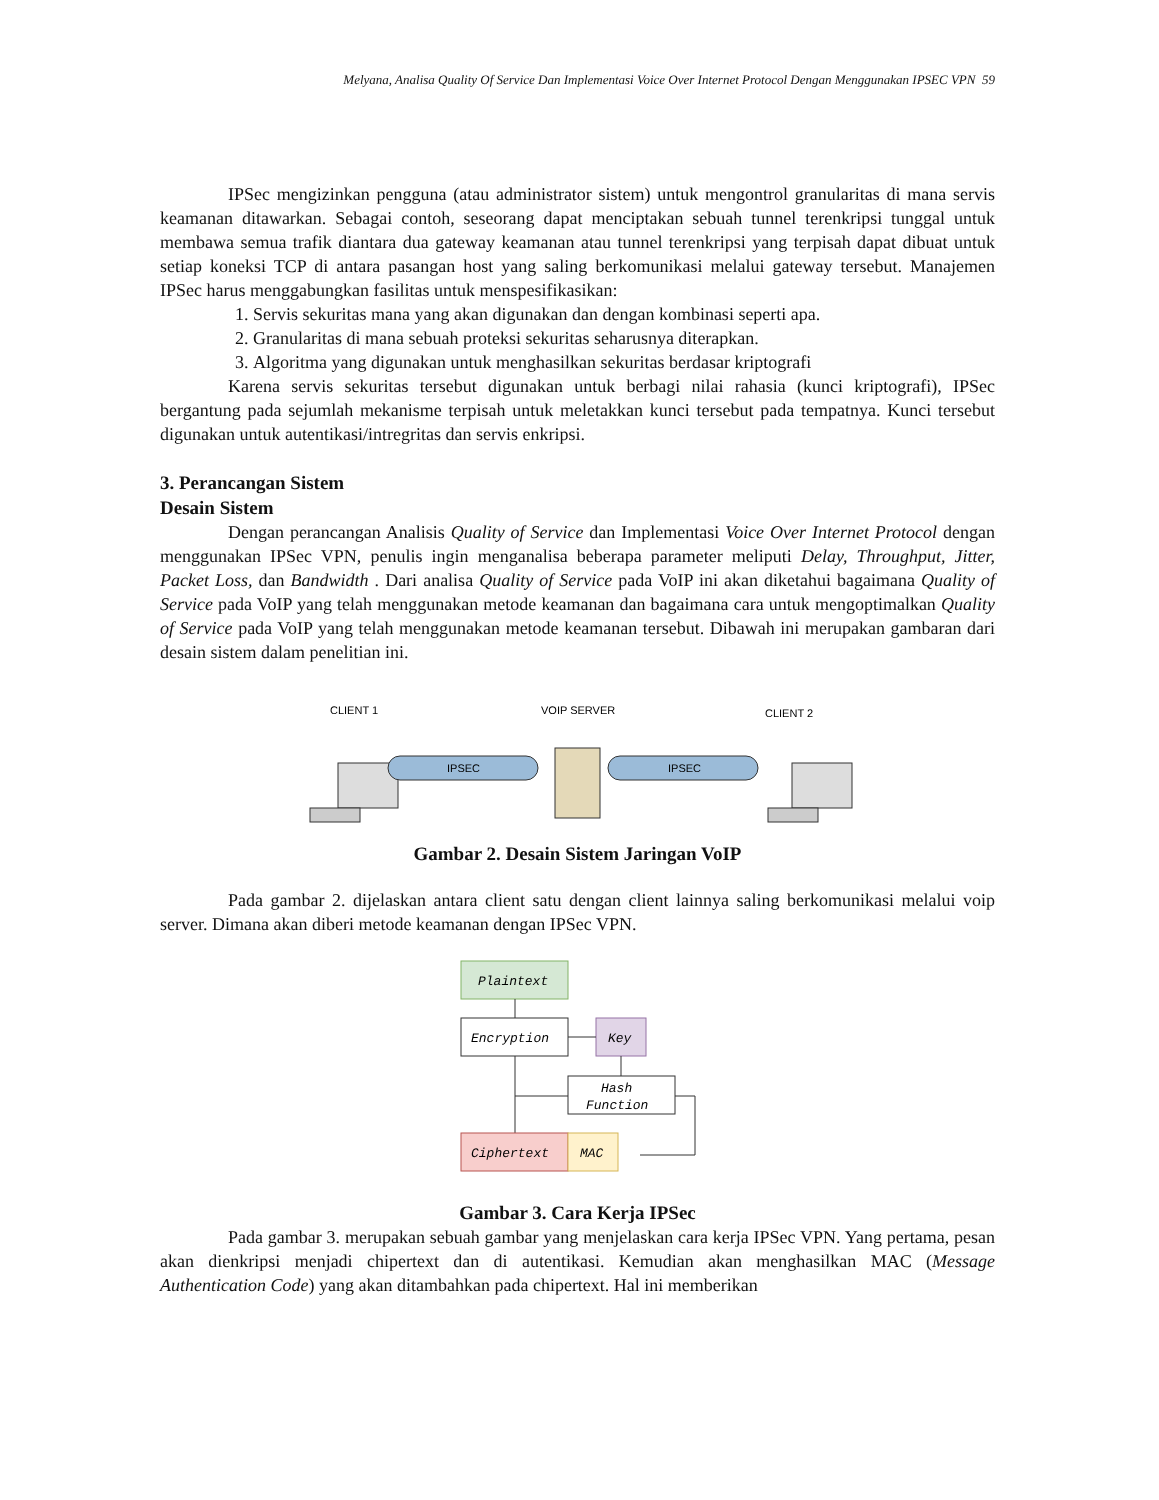Melyana, Analisa Quality Of Service Dan Implementasi Voice Over Internet Protocol Dengan Menggunakan IPSEC VPN 59
IPSec mengizinkan pengguna (atau administrator sistem) untuk mengontrol granularitas di mana servis keamanan ditawarkan. Sebagai contoh, seseorang dapat menciptakan sebuah tunnel terenkripsi tunggal untuk membawa semua trafik diantara dua gateway keamanan atau tunnel terenkripsi yang terpisah dapat dibuat untuk setiap koneksi TCP di antara pasangan host yang saling berkomunikasi melalui gateway tersebut. Manajemen IPSec harus menggabungkan fasilitas untuk menspesifikasikan:
1. Servis sekuritas mana yang akan digunakan dan dengan kombinasi seperti apa.
2. Granularitas di mana sebuah proteksi sekuritas seharusnya diterapkan.
3. Algoritma yang digunakan untuk menghasilkan sekuritas berdasar kriptografi
Karena servis sekuritas tersebut digunakan untuk berbagi nilai rahasia (kunci kriptografi), IPSec bergantung pada sejumlah mekanisme terpisah untuk meletakkan kunci tersebut pada tempatnya. Kunci tersebut digunakan untuk autentikasi/intregritas dan servis enkripsi.
3. Perancangan Sistem
Desain Sistem
Dengan perancangan Analisis Quality of Service dan Implementasi Voice Over Internet Protocol dengan menggunakan IPSec VPN, penulis ingin menganalisa beberapa parameter meliputi Delay, Throughput, Jitter, Packet Loss, dan Bandwidth . Dari analisa Quality of Service pada VoIP ini akan diketahui bagaimana Quality of Service pada VoIP yang telah menggunakan metode keamanan dan bagaimana cara untuk mengoptimalkan Quality of Service pada VoIP yang telah menggunakan metode keamanan tersebut. Dibawah ini merupakan gambaran dari desain sistem dalam penelitian ini.
CLIENT 1
VOIP SERVER
CLIENT 2
IPSEC
IPSEC
Gambar 2. Desain Sistem Jaringan VoIP
Pada gambar 2. dijelaskan antara client satu dengan client lainnya saling berkomunikasi melalui voip server. Dimana akan diberi metode keamanan dengan IPSec VPN.
Plaintext
Encryption
Key
Hash
Function
Ciphertext
MAC
Gambar 3. Cara Kerja IPSec
Pada gambar 3. merupakan sebuah gambar yang menjelaskan cara kerja IPSec VPN. Yang pertama, pesan akan dienkripsi menjadi chipertext dan di autentikasi. Kemudian akan menghasilkan MAC (Message Authentication Code) yang akan ditambahkan pada chipertext. Hal ini memberikan